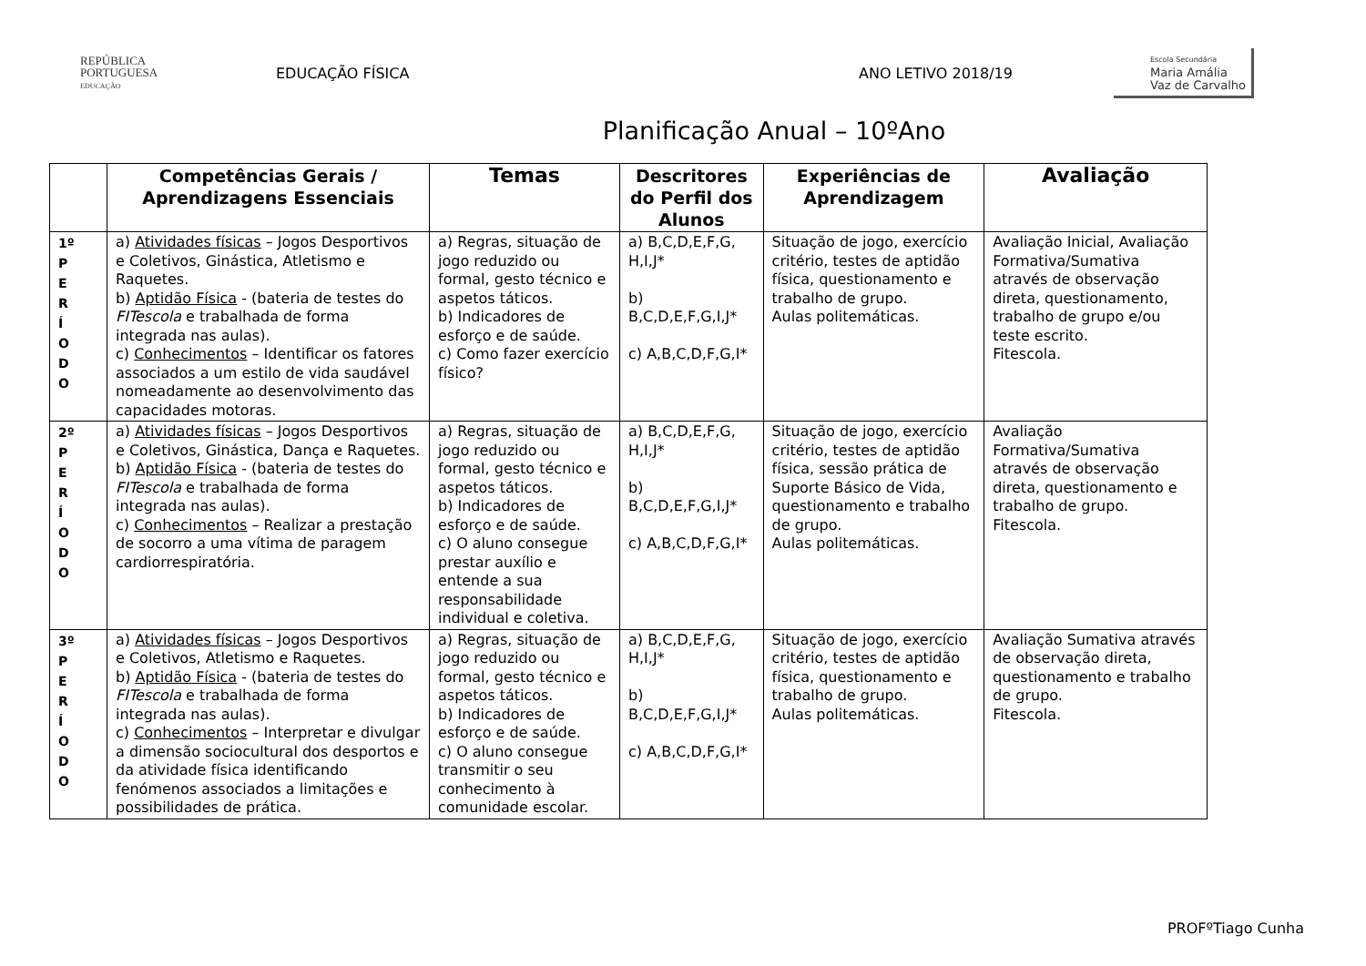REPÚBLICA
PORTUGUESA
EDUCAÇÃO
EDUCAÇÃO FÍSICA ANO LETIVO 2018/19
Escola Secundária
Maria Amália
Vaz de Carvalho
Planificação Anual – 10ºAno
| | Competências Gerais / Aprendizagens Essenciais | Temas | Descritores do Perfil dos Alunos | Experiências de Aprendizagem | Avaliação |
| --- | --- | --- | --- | --- | --- |
| 1º P E R Í O D O | a) Atividades físicas – Jogos Desportivos e Coletivos, Ginástica, Atletismo e Raquetes. b) Aptidão Física - (bateria de testes do FITescola e trabalhada de forma integrada nas aulas). c) Conhecimentos – Identificar os fatores associados a um estilo de vida saudável nomeadamente ao desenvolvimento das capacidades motoras. | a) Regras, situação de jogo reduzido ou formal, gesto técnico e aspetos táticos. b) Indicadores de esforço e de saúde. c) Como fazer exercício físico? | a) B,C,D,E,F,G, H,I,J* b) B,C,D,E,F,G,I,J* c) A,B,C,D,F,G,I* | Situação de jogo, exercício critério, testes de aptidão física, questionamento e trabalho de grupo. Aulas politemáticas. | Avaliação Inicial, Avaliação Formativa/Sumativa através de observação direta, questionamento, trabalho de grupo e/ou teste escrito. Fitescola. |
| 2º P E R Í O D O | a) Atividades físicas – Jogos Desportivos e Coletivos, Ginástica, Dança e Raquetes. b) Aptidão Física - (bateria de testes do FITescola e trabalhada de forma integrada nas aulas). c) Conhecimentos – Realizar a prestação de socorro a uma vítima de paragem cardiorrespiratória. | a) Regras, situação de jogo reduzido ou formal, gesto técnico e aspetos táticos. b) Indicadores de esforço e de saúde. c) O aluno consegue prestar auxílio e entende a sua responsabilidade individual e coletiva. | a) B,C,D,E,F,G, H,I,J* b) B,C,D,E,F,G,I,J* c) A,B,C,D,F,G,I* | Situação de jogo, exercício critério, testes de aptidão física, sessão prática de Suporte Básico de Vida, questionamento e trabalho de grupo. Aulas politemáticas. | Avaliação Formativa/Sumativa através de observação direta, questionamento e trabalho de grupo. Fitescola. |
| 3º P E R Í O D O | a) Atividades físicas – Jogos Desportivos e Coletivos, Atletismo e Raquetes. b) Aptidão Física - (bateria de testes do FITescola e trabalhada de forma integrada nas aulas). c) Conhecimentos – Interpretar e divulgar a dimensão sociocultural dos desportos e da atividade física identificando fenómenos associados a limitações e possibilidades de prática. | a) Regras, situação de jogo reduzido ou formal, gesto técnico e aspetos táticos. b) Indicadores de esforço e de saúde. c) O aluno consegue transmitir o seu conhecimento à comunidade escolar. | a) B,C,D,E,F,G, H,I,J* b) B,C,D,E,F,G,I,J* c) A,B,C,D,F,G,I* | Situação de jogo, exercício critério, testes de aptidão física, questionamento e trabalho de grupo. Aulas politemáticas. | Avaliação Sumativa através de observação direta, questionamento e trabalho de grupo. Fitescola. |
PROFºTiago Cunha